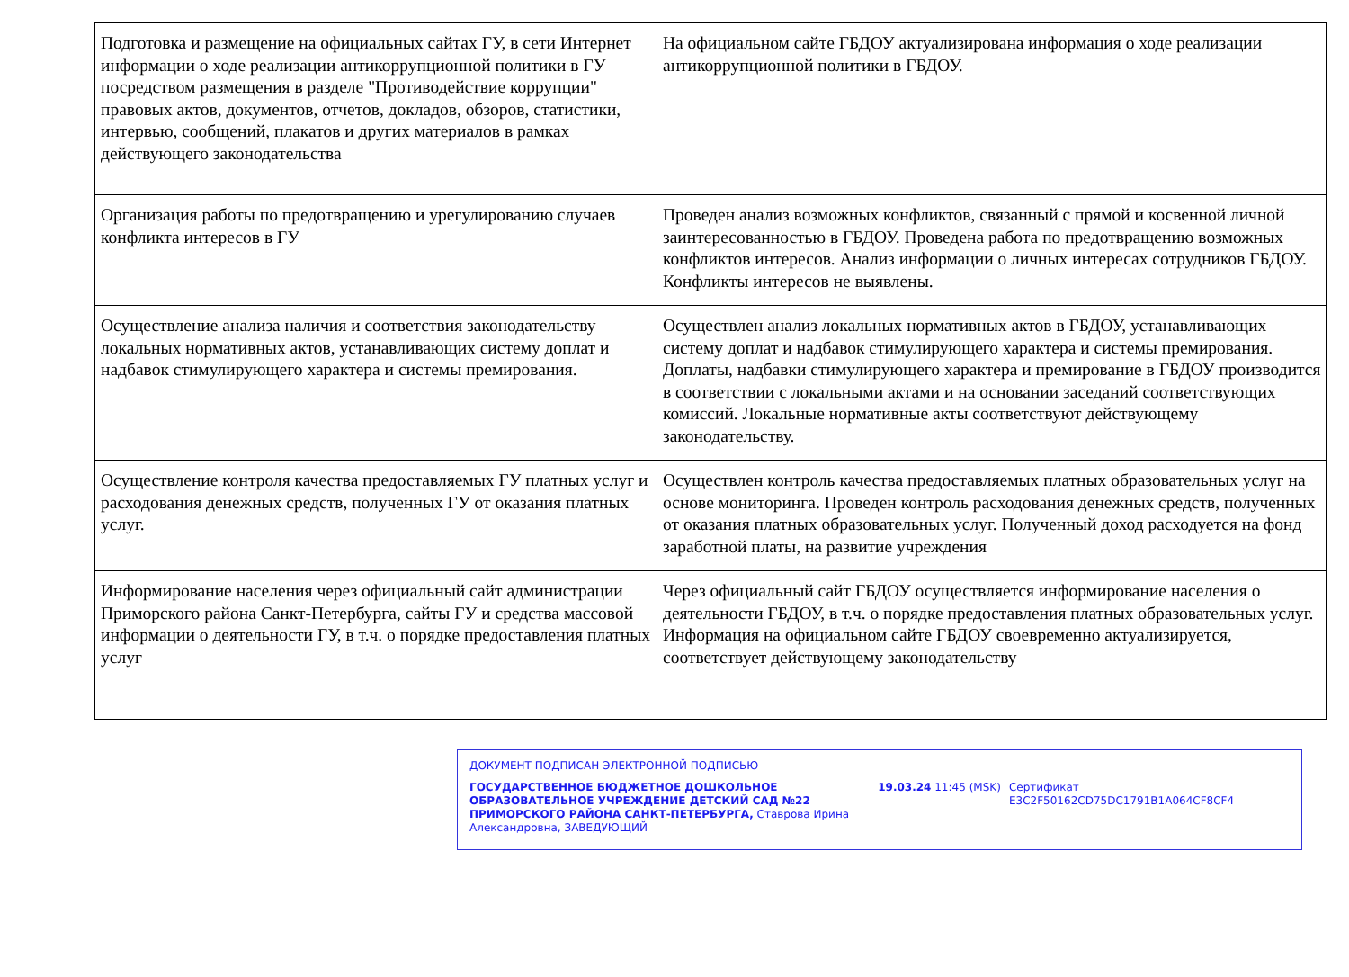| Подготовка и размещение на официальных сайтах ГУ, в сети Интернет информации о ходе реализации антикоррупционной политики в ГУ посредством размещения в разделе "Противодействие коррупции" правовых актов, документов, отчетов, докладов, обзоров, статистики, интервью, сообщений, плакатов и других материалов в рамках действующего законодательства | На официальном сайте ГБДОУ актуализирована информация о ходе реализации антикоррупционной политики в ГБДОУ. |
| Организация работы по предотвращению и урегулированию случаев конфликта интересов в ГУ | Проведен анализ возможных конфликтов, связанный с прямой и косвенной личной заинтересованностью в ГБДОУ. Проведена работа по предотвращению возможных конфликтов интересов. Анализ информации о личных интересах сотрудников ГБДОУ. Конфликты интересов не выявлены. |
| Осуществление анализа наличия и соответствия законодательству локальных нормативных актов, устанавливающих систему доплат и надбавок стимулирующего характера и системы премирования. | Осуществлен анализ локальных нормативных актов в ГБДОУ, устанавливающих систему доплат и надбавок стимулирующего характера и системы премирования. Доплаты, надбавки стимулирующего характера и премирование в ГБДОУ производится в соответствии с локальными актами и на основании заседаний соответствующих комиссий. Локальные нормативные акты соответствуют действующему законодательству. |
| Осуществление контроля качества предоставляемых ГУ платных услуг и расходования денежных средств, полученных ГУ от оказания платных услуг. | Осуществлен контроль качества предоставляемых платных образовательных услуг на основе мониторинга. Проведен контроль расходования денежных средств, полученных от оказания платных образовательных услуг. Полученный доход расходуется на фонд заработной платы, на развитие учреждения |
| Информирование населения через официальный сайт администрации Приморского района Санкт-Петербурга, сайты ГУ и средства массовой информации о деятельности ГУ, в т.ч. о порядке предоставления платных услуг | Через официальный сайт ГБДОУ осуществляется информирование населения о деятельности ГБДОУ, в т.ч. о порядке предоставления платных образовательных услуг. Информация на официальном сайте ГБДОУ своевременно актуализируется, соответствует действующему законодательству |
ДОКУМЕНТ ПОДПИСАН ЭЛЕКТРОННОЙ ПОДПИСЬЮ
ГОСУДАРСТВЕННОЕ БЮДЖЕТНОЕ ДОШКОЛЬНОЕ ОБРАЗОВАТЕЛЬНОЕ УЧРЕЖДЕНИЕ ДЕТСКИЙ САД №22 ПРИМОРСКОГО РАЙОНА САНКТ-ПЕТЕРБУРГА, Ставрова Ирина Александровна, ЗАВЕДУЮЩИЙ
19.03.24 11:45 (MSK) Сертификат E3C2F50162CD75DC1791B1A064CF8CF4